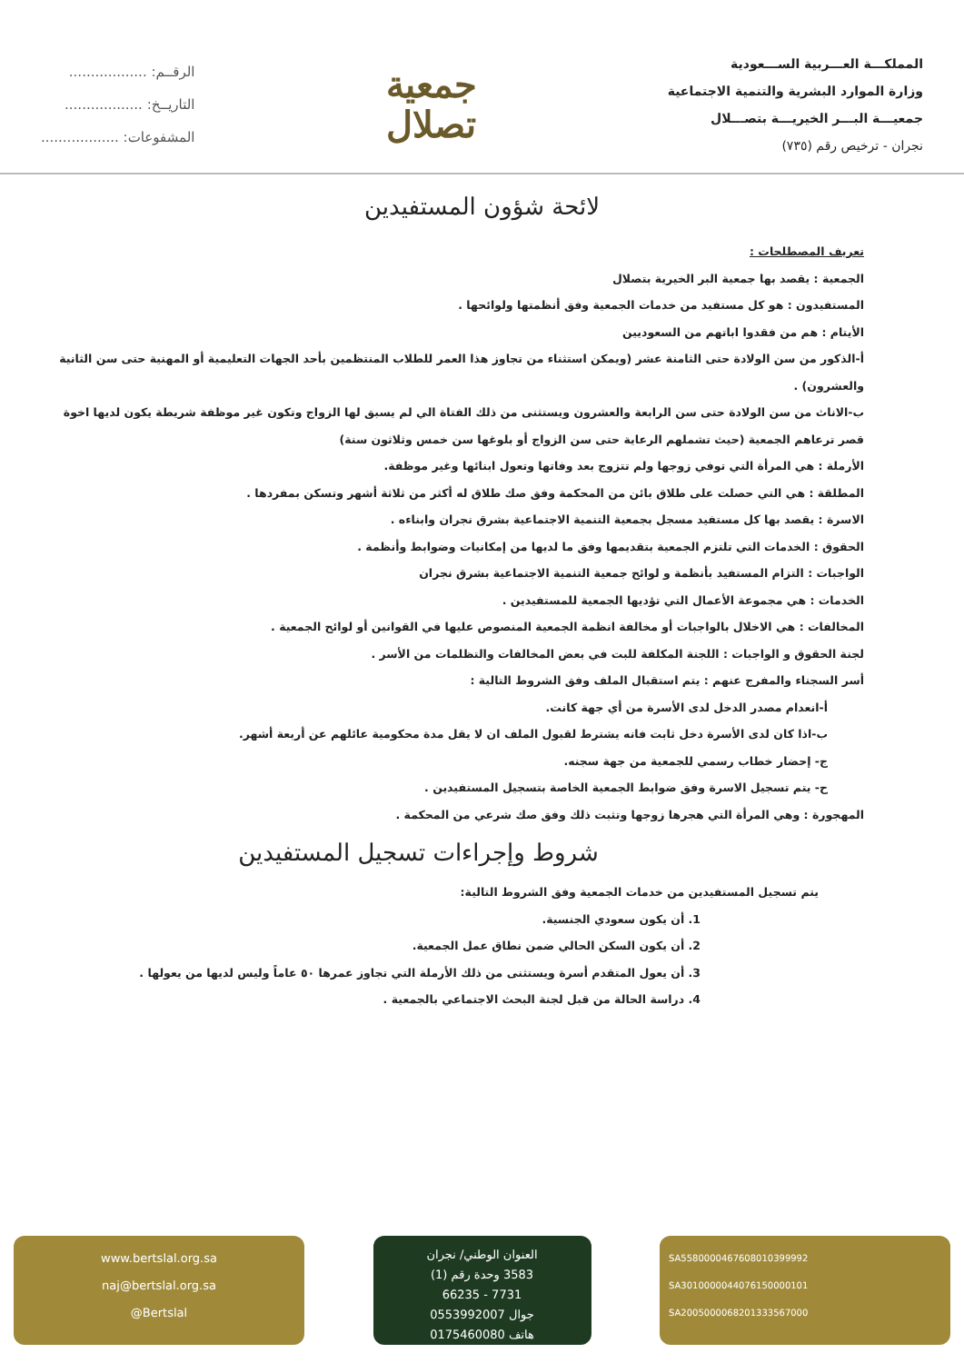المملكـــة العـــربية الســـعودية
وزارة الموارد البشرية والتنمية الاجتماعية
جمعيـــة البـــر الخيريـــة بتصـــلال
نجران - ترخيص رقم (٧٣٥)
جمعية
تصلال
الرقــم: ..................
التاريــخ: ..................
المشفوعات: ..................
لائحة شؤون المستفيدين
تعريف المصطلحات :
الجمعية : يقصد بها جمعية البر الخيرية بتصلال
المستفيدون : هو كل مستفيد من خدمات الجمعية وفق أنظمتها ولوائحها .
الأيتام : هم من فقدوا اباتهم من السعوديين
أ-الذكور من سن الولادة حتى الثامنة عشر (ويمكن استثناء من تجاوز هذا العمر للطلاب المنتظمين بأحد الجهات التعليمية أو المهنية حتى سن الثانية والعشرون) .
ب-الاناث من سن الولادة حتى سن الرابعة والعشرون ويستثنى من ذلك الفتاة الي لم يسبق لها الزواج وتكون غير موظفة شريطة يكون لديها اخوة قصر ترعاهم الجمعية (حيث تشملهم الرعاية حتى سن الزواج أو بلوغها سن خمس وثلاثون سنة)
الأرملة : هي المرأة التي توفي زوجها ولم تتزوج بعد وفاتها وتعول ابنائها وغير موظفة.
المطلقة : هي التي حصلت على طلاق بائن من المحكمة وفق صك طلاق له أكثر من ثلاثة أشهر وتسكن بمفردها .
الاسرة : يقصد بها كل مستفيد مسجل بجمعية التنمية الاجتماعية بشرق نجران وابناءه .
الحقوق : الخدمات التي تلتزم الجمعية بتقديمها وفق ما لديها من إمكانيات وضوابط وأنظمة .
الواجبات : التزام المستفيد بأنظمة و لوائح جمعية التنمية الاجتماعية بشرق نجران
الخدمات : هي مجموعة الأعمال التي تؤديها الجمعية للمستفيدين .
المخالفات : هي الاخلال بالواجبات أو مخالفة انظمة الجمعية المنصوص عليها في القوانين أو لوائح الجمعية .
لجنة الحقوق و الواجبات : اللجنة المكلفة للبت في بعض المخالفات والتظلمات من الأسر .
أسر السجناء والمفرج عنهم : يتم استقبال الملف وفق الشروط التالية :
أ-انعدام مصدر الدخل لدى الأسرة من أي جهة كانت.
ب-اذا كان لدى الأسرة دخل ثابت فانه يشترط لقبول الملف ان لا يقل مدة محكومية عائلهم عن أربعة أشهر.
ج- إحضار خطاب رسمي للجمعية من جهة سجنه.
ح- يتم تسجيل الاسرة وفق ضوابط الجمعية الخاصة بتسجيل المستفيدين .
المهجورة : وهي المرأة التي هجرها زوجها وتثبت ذلك وفق صك شرعي من المحكمة .
شروط وإجراءات تسجيل المستفيدين
يتم تسجيل المستفيدين من خدمات الجمعية وفق الشروط التالية:
1. أن يكون سعودي الجنسية.
2. أن يكون السكن الحالي ضمن نطاق عمل الجمعية.
3. أن يعول المتقدم أسرة ويستثنى من ذلك الأرملة التي تجاوز عمرها ٥٠ عاماً وليس لديها من يعولها .
4. دراسة الحالة من قبل لجنة البحث الاجتماعي بالجمعية .
www.bertslal.org.sa
naj@bertslal.org.sa
@Bertslal
العنوان الوطني/ نجران
3583 وحدة رقم (1)
7731 - 66235
جوال 0553992007
هاتف 0175460080
SA5580000467608010399992
SA3010000044076150000101
SA2005000068201333567000